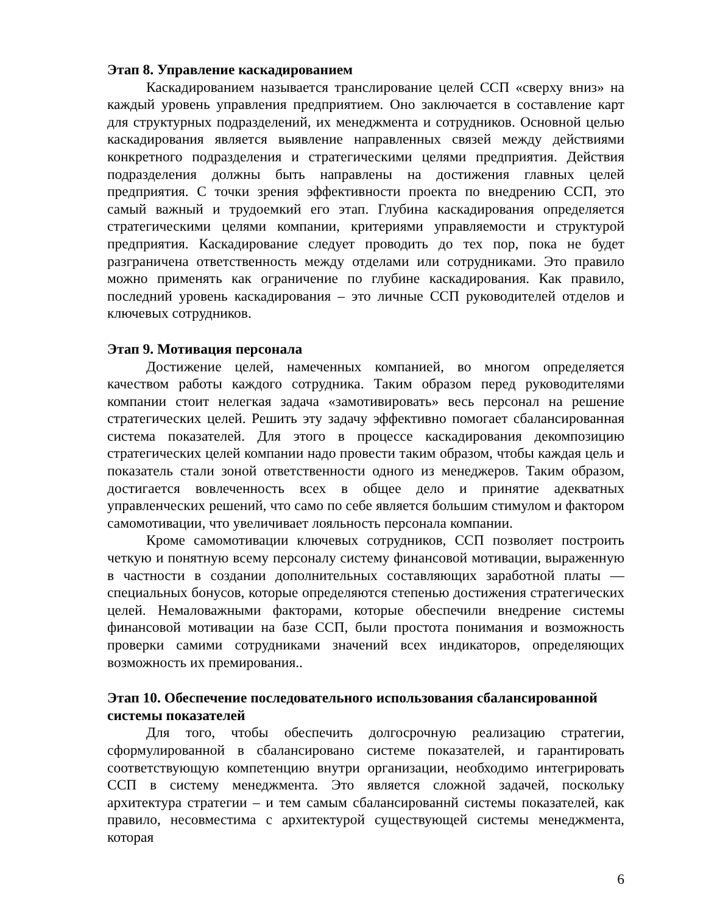Этап 8. Управление каскадированием
Каскадированием называется транслирование целей ССП «сверху вниз» на каждый уровень управления предприятием. Оно заключается в составление карт для структурных подразделений, их менеджмента и сотрудников. Основной целью каскадирования является выявление направленных связей между действиями конкретного подразделения и стратегическими целями предприятия. Действия подразделения должны быть направлены на достижения главных целей предприятия. С точки зрения эффективности проекта по внедрению ССП, это самый важный и трудоемкий его этап. Глубина каскадирования определяется стратегическими целями компании, критериями управляемости и структурой предприятия. Каскадирование следует проводить до тех пор, пока не будет разграничена ответственность между отделами или сотрудниками. Это правило можно применять как ограничение по глубине каскадирования. Как правило, последний уровень каскадирования – это личные ССП руководителей отделов и ключевых сотрудников.
Этап 9. Мотивация персонала
Достижение целей, намеченных компанией, во многом определяется качеством работы каждого сотрудника. Таким образом перед руководителями компании стоит нелегкая задача «замотивировать» весь персонал на решение стратегических целей. Решить эту задачу эффективно помогает сбалансированная система показателей. Для этого в процессе каскадирования декомпозицию стратегических целей компании надо провести таким образом, чтобы каждая цель и показатель стали зоной ответственности одного из менеджеров. Таким образом, достигается вовлеченность всех в общее дело и принятие адекватных управленческих решений, что само по себе является большим стимулом и фактором самомотивации, что увеличивает лояльность персонала компании.
Кроме самомотивации ключевых сотрудников, ССП позволяет построить четкую и понятную всему персоналу систему финансовой мотивации, выраженную в частности в создании дополнительных составляющих заработной платы — специальных бонусов, которые определяются степенью достижения стратегических целей. Немаловажными факторами, которые обеспечили внедрение системы финансовой мотивации на базе ССП, были простота понимания и возможность проверки самими сотрудниками значений всех индикаторов, определяющих возможность их премирования..
Этап 10. Обеспечение последовательного использования сбалансированной системы показателей
Для того, чтобы обеспечить долгосрочную реализацию стратегии, сформулированной в сбалансировано системе показателей, и гарантировать соответствующую компетенцию внутри организации, необходимо интегрировать ССП в систему менеджмента. Это является сложной задачей, поскольку архитектура стратегии – и тем самым сбалансированнй системы показателей, как правило, несовместима с архитектурой существующей системы менеджмента, которая
6